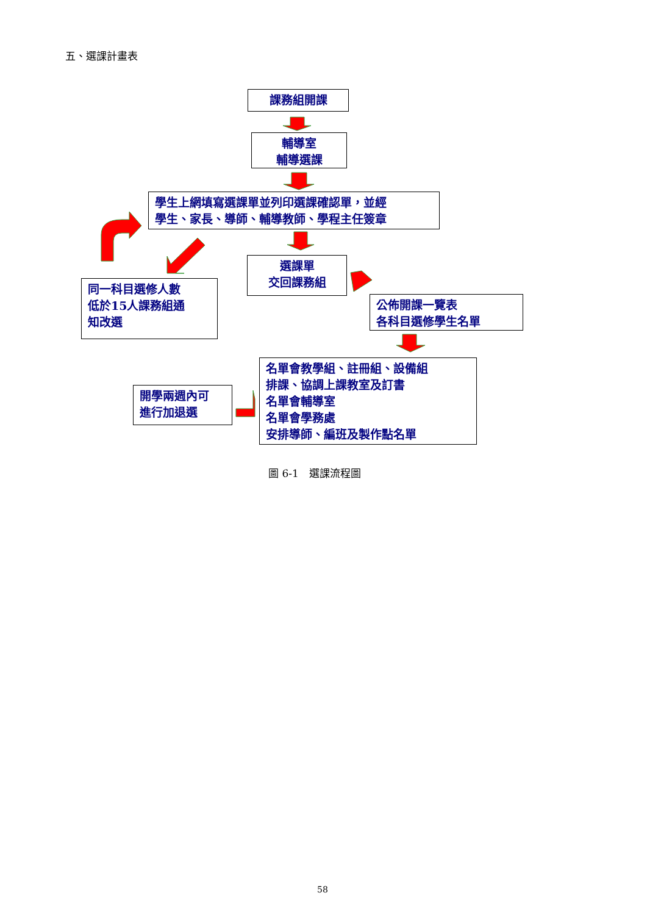五、選課計畫表
課務組開課
輔導室
輔導選課
學生上網填寫選課單並列印選課確認單，並經
學生、家長、導師、輔導教師、學程主任簽章
選課單
交回課務組
同一科目選修人數
低於15人課務組通
知改選
公佈開課一覽表
各科目選修學生名單
開學兩週內可
進行加退選
名單會教學組、註冊組、設備組
排課、協調上課教室及訂書
名單會輔導室
名單會學務處
安排導師、編班及製作點名單
圖 6-1　選課流程圖
58